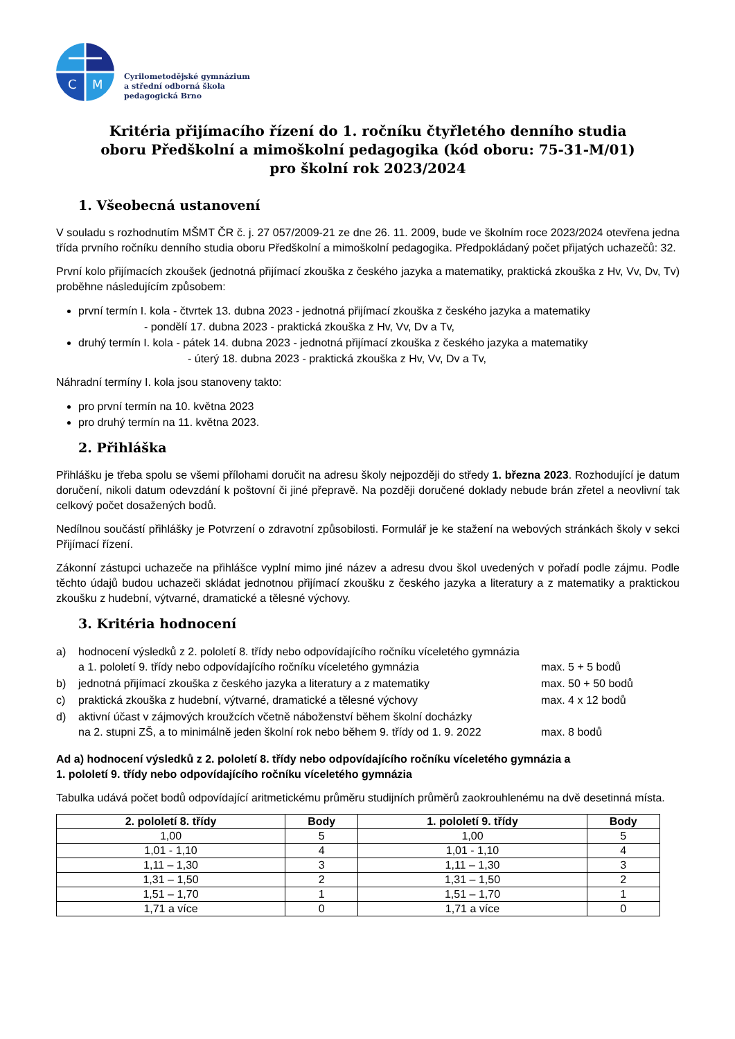C
M
Cyrilometodějské gymnázium
a střední odborná škola
pedagogická Brno
Kritéria přijímacího řízení do 1. ročníku čtyřletého denního studia
oboru Předškolní a mimoškolní pedagogika (kód oboru: 75-31-M/01)
pro školní rok 2023/2024
1. Všeobecná ustanovení
V souladu s rozhodnutím MŠMT ČR č. j. 27 057/2009-21 ze dne 26. 11. 2009, bude ve školním roce 2023/2024 otevřena jedna třída prvního ročníku denního studia oboru Předškolní a mimoškolní pedagogika. Předpokládaný počet přijatých uchazečů: 32.
První kolo přijímacích zkoušek (jednotná přijímací zkouška z českého jazyka a matematiky, praktická zkouška z Hv, Vv, Dv, Tv) proběhne následujícím způsobem:
první termín I. kola - čtvrtek 13. dubna 2023 - jednotná přijímací zkouška z českého jazyka a matematiky
- pondělí 17. dubna 2023 - praktická zkouška z Hv, Vv, Dv a Tv,
druhý termín I. kola - pátek 14. dubna 2023 - jednotná přijímací zkouška z českého jazyka a matematiky
- úterý 18. dubna 2023 - praktická zkouška z Hv, Vv, Dv a Tv,
Náhradní termíny I. kola jsou stanoveny takto:
pro první termín na 10. května 2023
pro druhý termín na 11. května 2023.
2. Přihláška
Přihlášku je třeba spolu se všemi přílohami doručit na adresu školy nejpozději do středy 1. března 2023. Rozhodující je datum doručení, nikoli datum odevzdání k poštovní či jiné přepravě. Na později doručené doklady nebude brán zřetel a neovlivní tak celkový počet dosažených bodů.
Nedílnou součástí přihlášky je Potvrzení o zdravotní způsobilosti. Formulář je ke stažení na webových stránkách školy v sekci Přijímací řízení.
Zákonní zástupci uchazeče na přihlášce vyplní mimo jiné název a adresu dvou škol uvedených v pořadí podle zájmu. Podle těchto údajů budou uchazeči skládat jednotnou přijímací zkoušku z českého jazyka a literatury a z matematiky a praktickou zkoušku z hudební, výtvarné, dramatické a tělesné výchovy.
3. Kritéria hodnocení
| a) | hodnocení výsledků z 2. pololetí 8. třídy nebo odpovídajícího ročníku víceletého gymnázia a 1. pololetí 9. třídy nebo odpovídajícího ročníku víceletého gymnázia | max. 5 + 5 bodů |
| b) | jednotná přijímací zkouška z českého jazyka a literatury a z matematiky | max. 50 + 50 bodů |
| c) | praktická zkouška z hudební, výtvarné, dramatické a tělesné výchovy | max. 4 x 12 bodů |
| d) | aktivní účast v zájmových kroužcích včetně náboženství během školní docházky na 2. stupni ZŠ, a to minimálně jeden školní rok nebo během 9. třídy od 1. 9. 2022 | max. 8 bodů |
Ad a) hodnocení výsledků z 2. pololetí 8. třídy nebo odpovídajícího ročníku víceletého gymnázia a
1. pololetí 9. třídy nebo odpovídajícího ročníku víceletého gymnázia
Tabulka udává počet bodů odpovídající aritmetickému průměru studijních průměrů zaokrouhlenému na dvě desetinná místa.
| 2. pololetí 8. třídy | Body | 1. pololetí 9. třídy | Body |
| --- | --- | --- | --- |
| 1,00 | 5 | 1,00 | 5 |
| 1,01 - 1,10 | 4 | 1,01 - 1,10 | 4 |
| 1,11 – 1,30 | 3 | 1,11 – 1,30 | 3 |
| 1,31 – 1,50 | 2 | 1,31 – 1,50 | 2 |
| 1,51 – 1,70 | 1 | 1,51 – 1,70 | 1 |
| 1,71 a více | 0 | 1,71 a více | 0 |